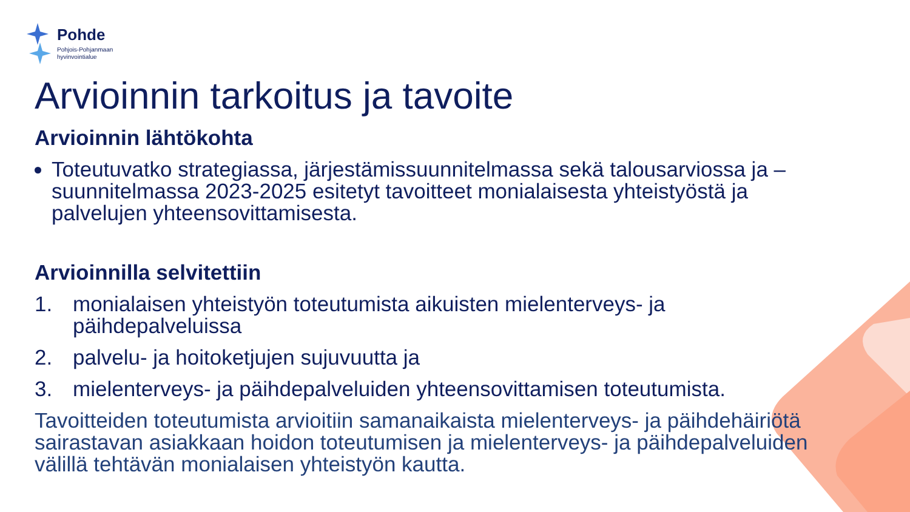Pohde
Pohjois-Pohjanmaan
hyvinvointialue
Arvioinnin tarkoitus ja tavoite
Arvioinnin lähtökohta
Toteutuvatko strategiassa, järjestämissuunnitelmassa sekä talousarviossa ja –suunnitelmassa 2023-2025 esitetyt tavoitteet monialaisesta yhteistyöstä ja palvelujen yhteensovittamisesta.
Arvioinnilla selvitettiin
1. monialaisen yhteistyön toteutumista aikuisten mielenterveys- ja päihdepalveluissa
2. palvelu- ja hoitoketjujen sujuvuutta ja
3. mielenterveys- ja päihdepalveluiden yhteensovittamisen toteutumista.
Tavoitteiden toteutumista arvioitiin samanaikaista mielenterveys- ja päihdehäiriötä sairastavan asiakkaan hoidon toteutumisen ja mielenterveys- ja päihdepalveluiden välillä tehtävän monialaisen yhteistyön kautta.